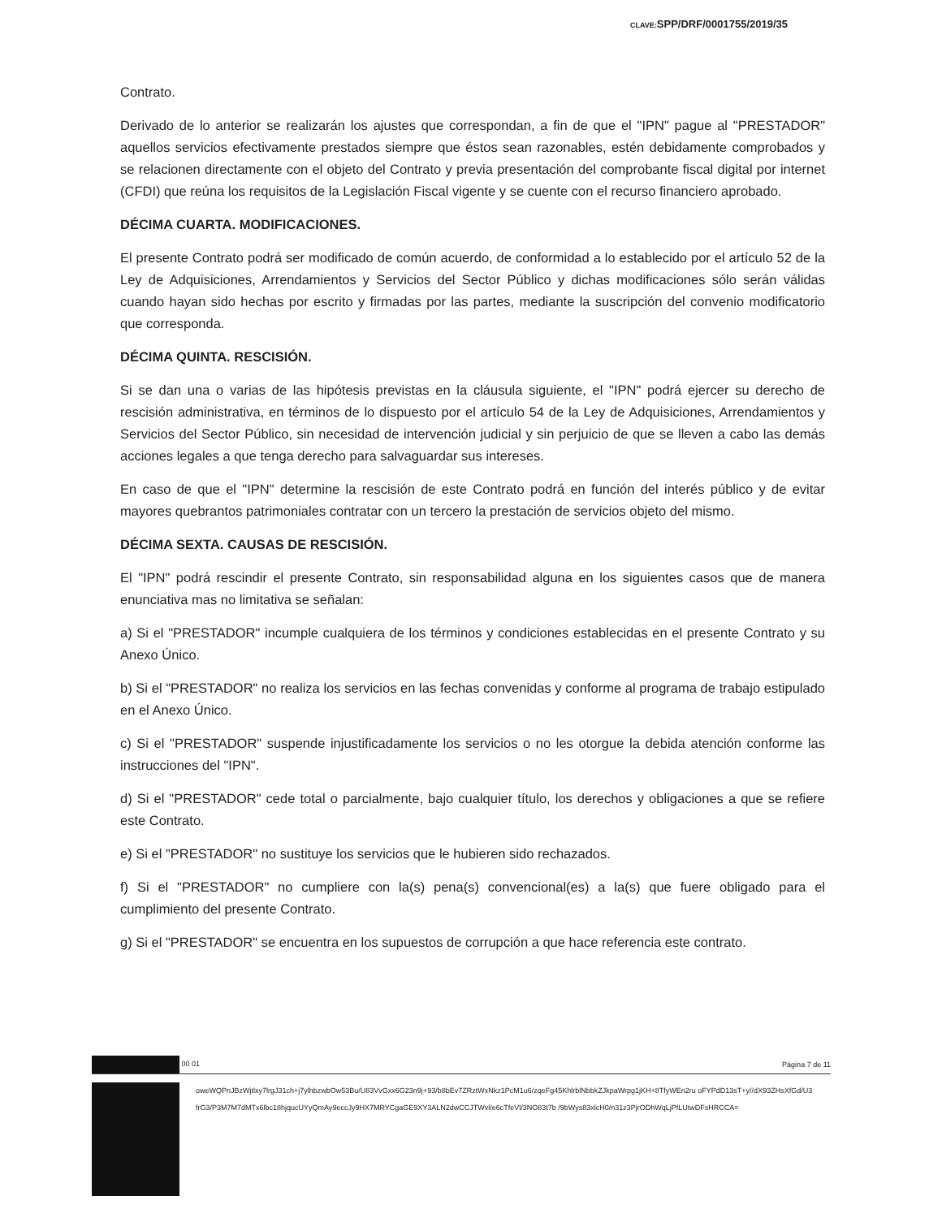CLAVE: SPP/DRF/0001755/2019/35
Contrato.
Derivado de lo anterior se realizarán los ajustes que correspondan, a fin de que el "IPN" pague al "PRESTADOR" aquellos servicios efectivamente prestados siempre que éstos sean razonables, estén debidamente comprobados y se relacionen directamente con el objeto del Contrato y previa presentación del comprobante fiscal digital por internet (CFDI) que reúna los requisitos de la Legislación Fiscal vigente y se cuente con el recurso financiero aprobado.
DÉCIMA CUARTA. MODIFICACIONES.
El presente Contrato podrá ser modificado de común acuerdo, de conformidad a lo establecido por el artículo 52 de la Ley de Adquisiciones, Arrendamientos y Servicios del Sector Público y dichas modificaciones sólo serán válidas cuando hayan sido hechas por escrito y firmadas por las partes, mediante la suscripción del convenio modificatorio que corresponda.
DÉCIMA QUINTA. RESCISIÓN.
Si se dan una o varias de las hipótesis previstas en la cláusula siguiente, el "IPN" podrá ejercer su derecho de rescisión administrativa, en términos de lo dispuesto por el artículo 54 de la Ley de Adquisiciones, Arrendamientos y Servicios del Sector Público, sin necesidad de intervención judicial y sin perjuicio de que se lleven a cabo las demás acciones legales a que tenga derecho para salvaguardar sus intereses.
En caso de que el "IPN" determine la rescisión de este Contrato podrá en función del interés público y de evitar mayores quebrantos patrimoniales contratar con un tercero la prestación de servicios objeto del mismo.
DÉCIMA SEXTA. CAUSAS DE RESCISIÓN.
El "IPN" podrá rescindir el presente Contrato, sin responsabilidad alguna en los siguientes casos que de manera enunciativa mas no limitativa se señalan:
a) Si el "PRESTADOR" incumple cualquiera de los términos y condiciones establecidas en el presente Contrato y su Anexo Único.
b) Si el "PRESTADOR" no realiza los servicios en las fechas convenidas y conforme al programa de trabajo estipulado en el Anexo Único.
c) Si el "PRESTADOR" suspende injustificadamente los servicios o no les otorgue la debida atención conforme las instrucciones del "IPN".
d) Si el "PRESTADOR" cede total o parcialmente, bajo cualquier título, los derechos y obligaciones a que se refiere este Contrato.
e) Si el "PRESTADOR" no sustituye los servicios que le hubieren sido rechazados.
f) Si el "PRESTADOR" no cumpliere con la(s) pena(s) convencional(es) a la(s) que fuere obligado para el cumplimiento del presente Contrato.
g) Si el "PRESTADOR" se encuentra en los supuestos de corrupción a que hace referencia este contrato.
00 01 Página 7 de 11
oweWQPnJBzWjtlxy7lrgJ31ch+j7ylhbzwbOw53Bu/U83VvGxx6G23n9j+93/b8bEv7ZRztWxNkz1PcM1u6/zqeFg45KhlrblNbbkZJkpaWrpg1jKH+8TfyWEn2ru oFYPdD13sT+y//dX93ZHsXfGd/U3frG3/P3M7M7dMTx6lbc18hjqucUYyQmAy9eccJy9HX7MRYCgaGE9XY3ALN2dwCCJTWvl/e6cTfeVl/3NO83t7b /9bWys83xlcH0/n31z3PjrODhWqLjPfLUtwDFsHRCCA=